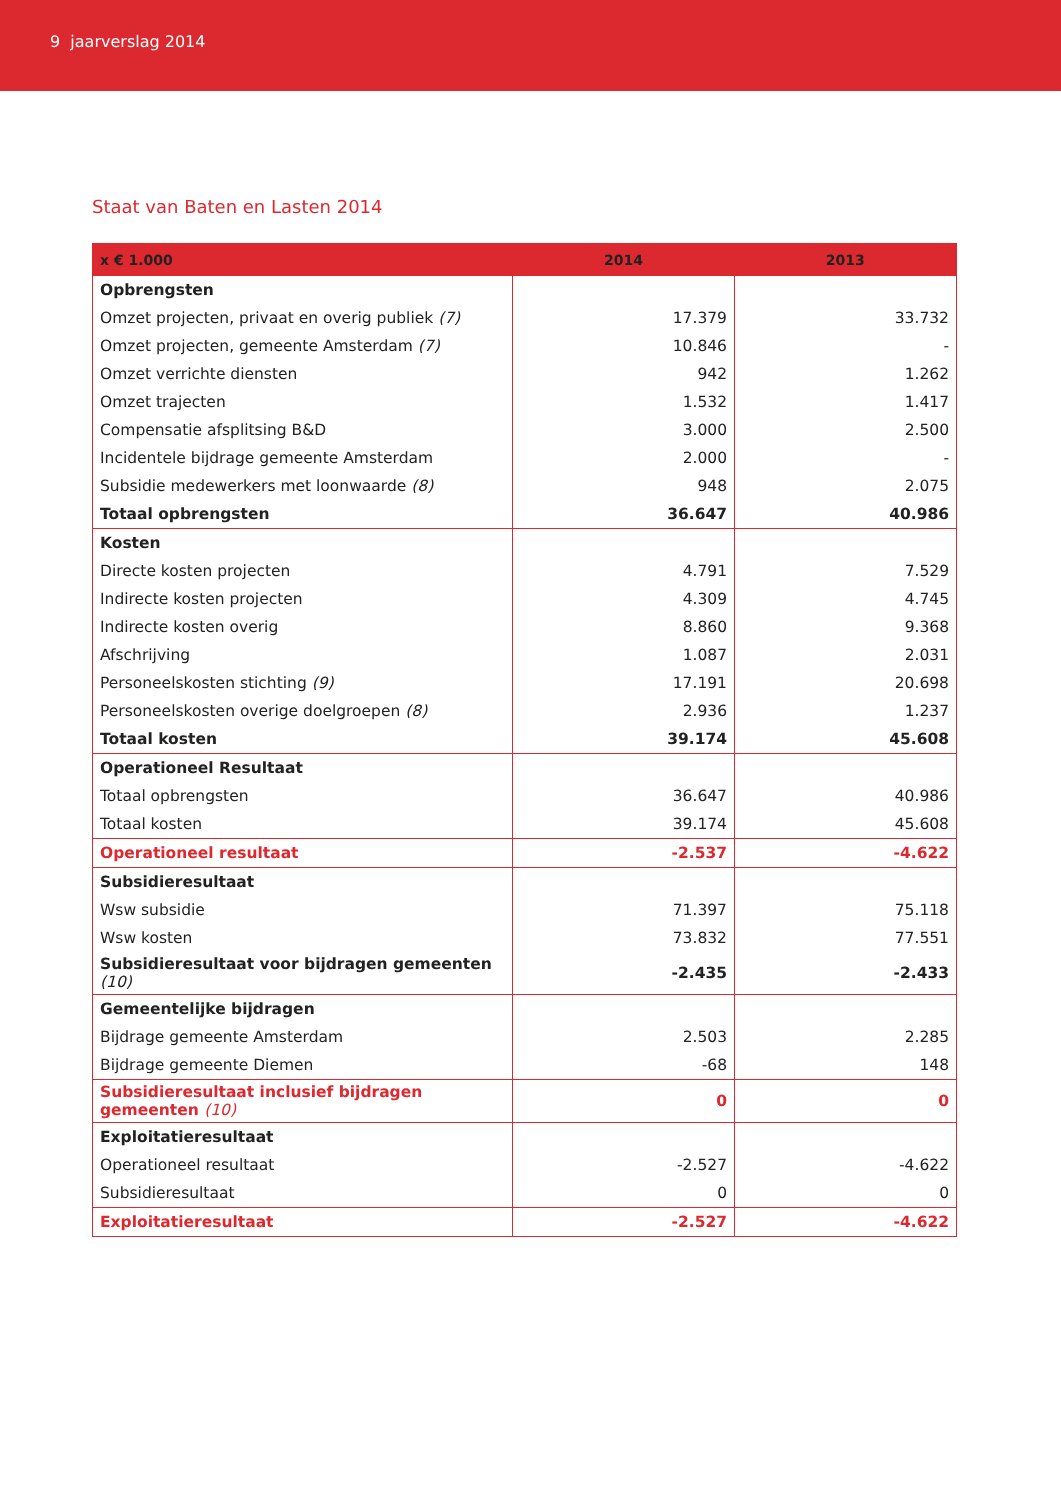9 jaarverslag 2014
Staat van Baten en Lasten 2014
| x € 1.000 | 2014 | 2013 |
| --- | --- | --- |
| Opbrengsten | | |
| Omzet projecten, privaat en overig publiek (7) | 17.379 | 33.732 |
| Omzet projecten, gemeente Amsterdam (7) | 10.846 | - |
| Omzet verrichte diensten | 942 | 1.262 |
| Omzet trajecten | 1.532 | 1.417 |
| Compensatie afsplitsing B&D | 3.000 | 2.500 |
| Incidentele bijdrage gemeente Amsterdam | 2.000 | - |
| Subsidie medewerkers met loonwaarde (8) | 948 | 2.075 |
| Totaal opbrengsten | 36.647 | 40.986 |
| Kosten | | |
| Directe kosten projecten | 4.791 | 7.529 |
| Indirecte kosten projecten | 4.309 | 4.745 |
| Indirecte kosten overig | 8.860 | 9.368 |
| Afschrijving | 1.087 | 2.031 |
| Personeelskosten stichting (9) | 17.191 | 20.698 |
| Personeelskosten overige doelgroepen (8) | 2.936 | 1.237 |
| Totaal kosten | 39.174 | 45.608 |
| Operationeel Resultaat | | |
| Totaal opbrengsten | 36.647 | 40.986 |
| Totaal kosten | 39.174 | 45.608 |
| Operationeel resultaat | -2.537 | -4.622 |
| Subsidieresultaat | | |
| Wsw subsidie | 71.397 | 75.118 |
| Wsw kosten | 73.832 | 77.551 |
| Subsidieresultaat voor bijdragen gemeenten (10) | -2.435 | -2.433 |
| Gemeentelijke bijdragen | | |
| Bijdrage gemeente Amsterdam | 2.503 | 2.285 |
| Bijdrage gemeente Diemen | -68 | 148 |
| Subsidieresultaat inclusief bijdragen gemeenten (10) | 0 | 0 |
| Exploitatieresultaat | | |
| Operationeel resultaat | -2.527 | -4.622 |
| Subsidieresultaat | 0 | 0 |
| Exploitatieresultaat | -2.527 | -4.622 |